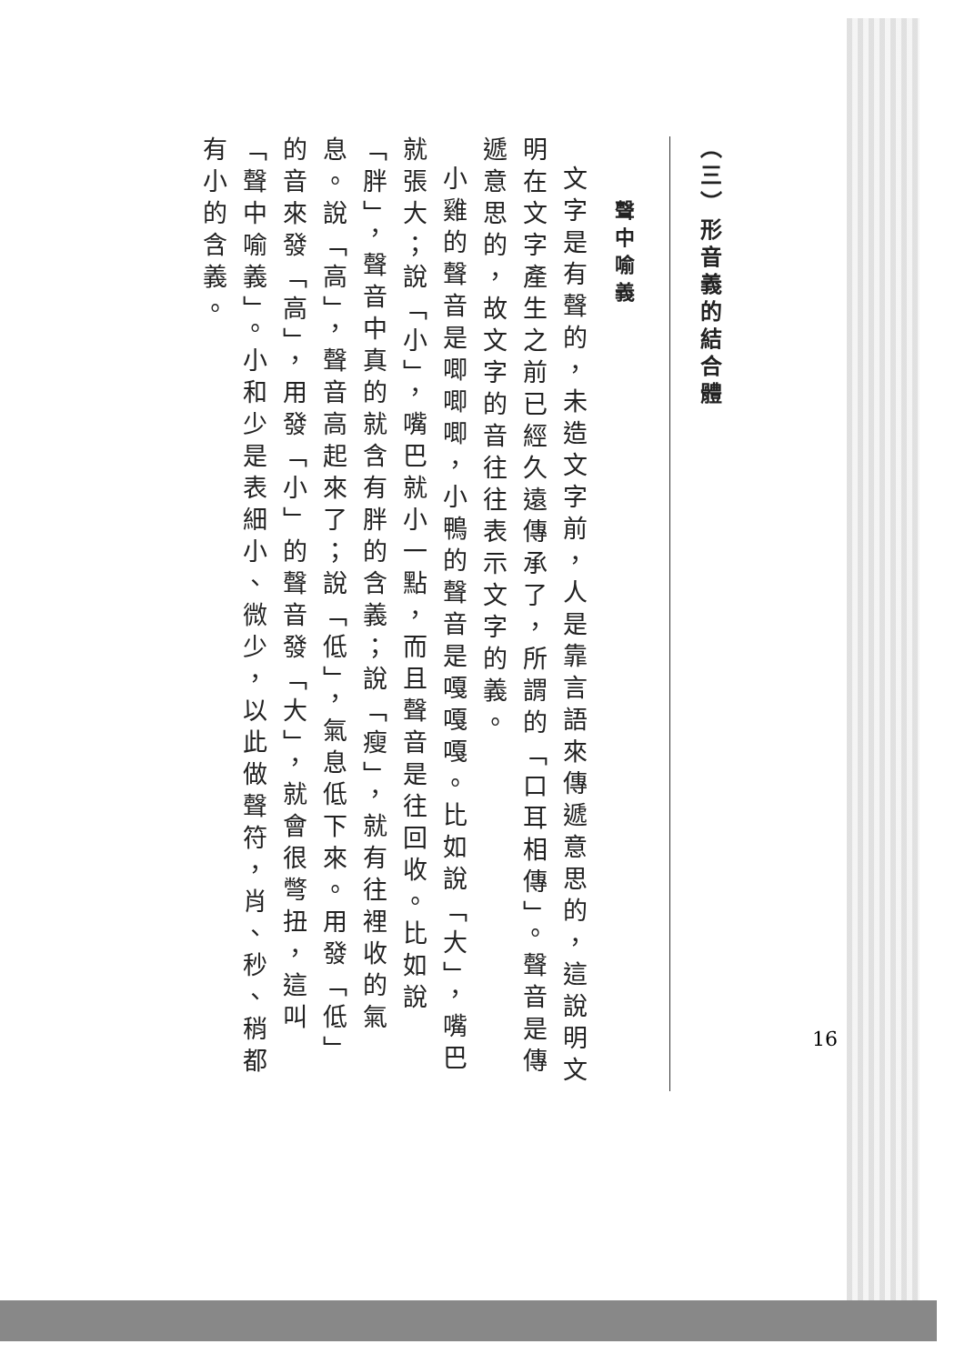（三）形音義的結合體
聲中喻義
文字是有聲的，未造文字前，人是靠言語來傳遞意思的，這說明文明在文字產生之前已經久遠傳承了，所謂的「口耳相傳」。聲音是傳遞意思的，故文字的音往往表示文字的義。
小雞的聲音是唧唧唧，小鴨的聲音是嘎嘎嘎。比如說「大」，嘴巴就張大；說「小」，嘴巴就小一點，而且聲音是往回收。比如說「胖」，聲音中真的就含有胖的含義；說「瘦」，就有往裡收的氣息。說「高」，聲音高起來了；說「低」，氣息低下來。用發「低」的音來發「高」，用發「小」的聲音發「大」，就會很彆扭，這叫「聲中喻義」。小和少是表細小、微少，以此做聲符，肖、秒、稍都有小的含義。
16